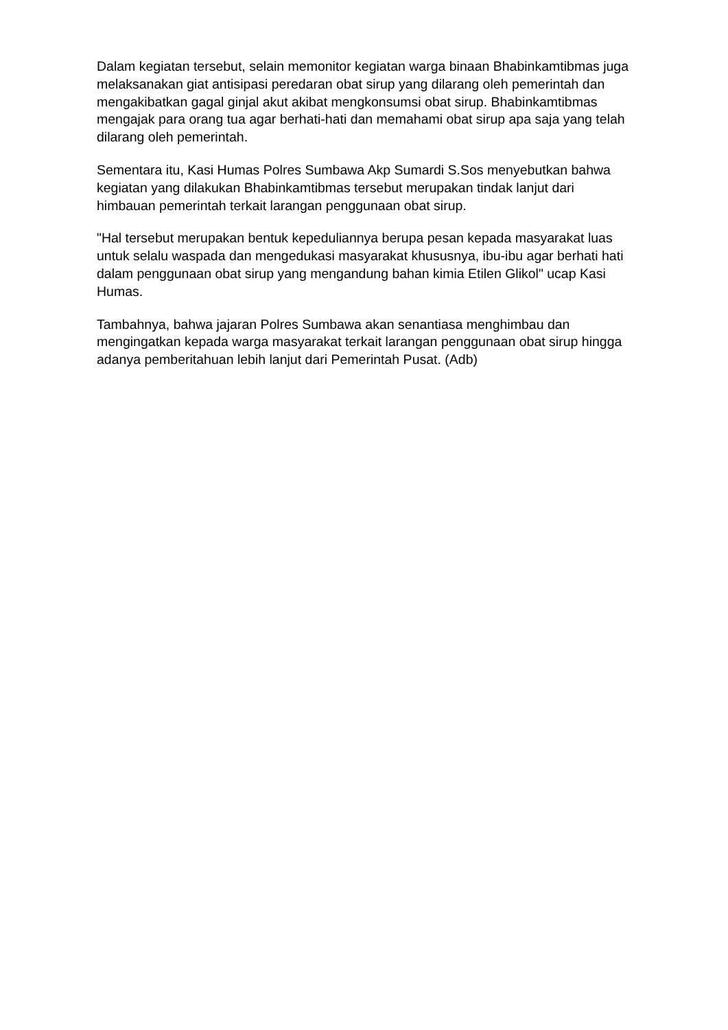Dalam kegiatan tersebut, selain memonitor kegiatan warga binaan Bhabinkamtibmas juga melaksanakan giat antisipasi peredaran obat sirup yang dilarang oleh pemerintah dan mengakibatkan gagal ginjal akut akibat mengkonsumsi obat sirup. Bhabinkamtibmas mengajak para orang tua agar berhati-hati dan memahami obat sirup apa saja yang telah dilarang oleh pemerintah.
Sementara itu, Kasi Humas Polres Sumbawa Akp Sumardi S.Sos menyebutkan bahwa kegiatan yang dilakukan Bhabinkamtibmas tersebut merupakan tindak lanjut dari himbauan pemerintah terkait larangan penggunaan obat sirup.
"Hal tersebut merupakan bentuk kepeduliannya berupa pesan kepada masyarakat luas untuk selalu waspada dan mengedukasi masyarakat khususnya, ibu-ibu agar berhati hati dalam penggunaan obat sirup yang mengandung bahan kimia Etilen Glikol" ucap Kasi Humas.
Tambahnya, bahwa jajaran Polres Sumbawa akan senantiasa menghimbau dan mengingatkan kepada warga masyarakat terkait larangan penggunaan obat sirup hingga adanya pemberitahuan lebih lanjut dari Pemerintah Pusat. (Adb)